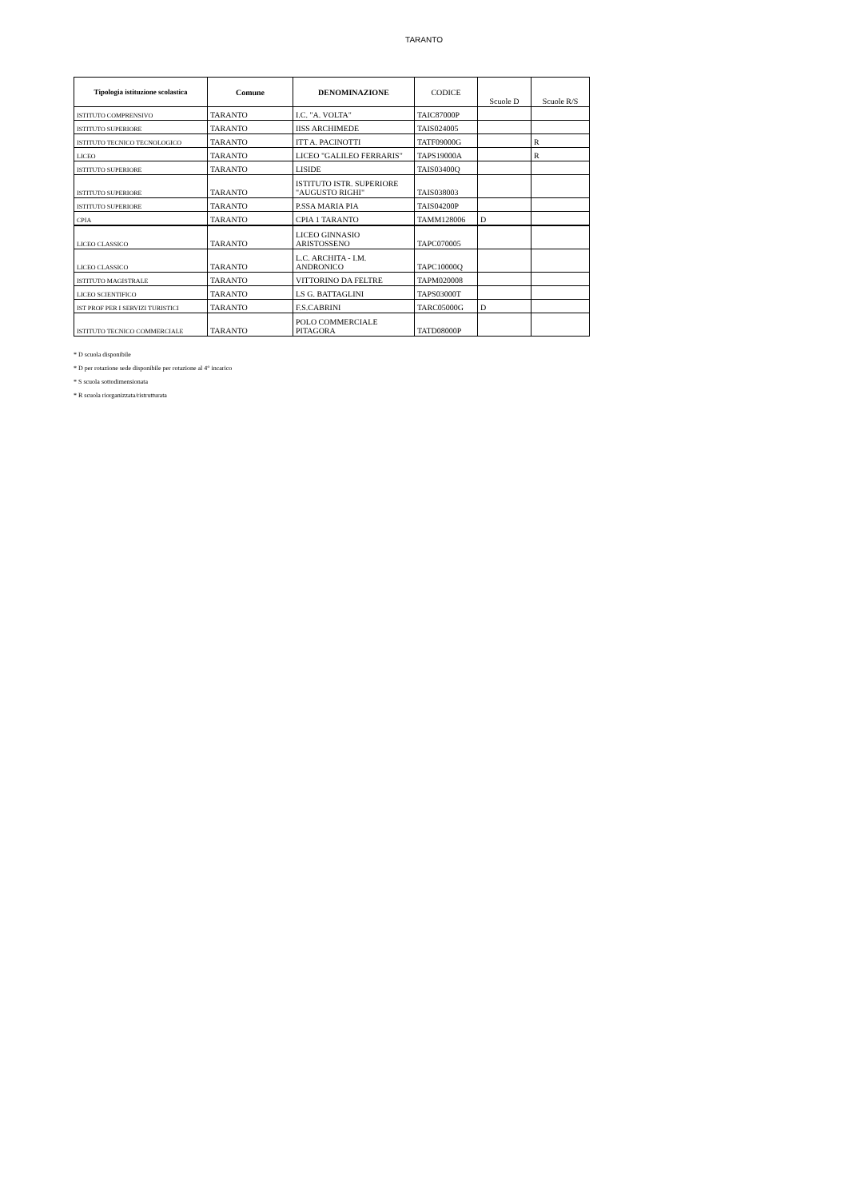TARANTO
| Tipologia istituzione scolastica | Comune | DENOMINAZIONE | CODICE | Scuole D | Scuole R/S |
| --- | --- | --- | --- | --- | --- |
| ISTITUTO COMPRENSIVO | TARANTO | I.C. "A. VOLTA" | TAIC87000P | | |
| ISTITUTO SUPERIORE | TARANTO | IISS ARCHIMEDE | TAIS024005 | | |
| ISTITUTO TECNICO TECNOLOGICO | TARANTO | ITT A. PACINOTTI | TATF09000G | | R |
| LICEO | TARANTO | LICEO "GALILEO FERRARIS" | TAPS19000A | | R |
| ISTITUTO SUPERIORE | TARANTO | LISIDE | TAIS03400Q | | |
| ISTITUTO SUPERIORE | TARANTO | ISTITUTO ISTR. SUPERIORE "AUGUSTO RIGHI" | TAIS038003 | | |
| ISTITUTO SUPERIORE | TARANTO | P.SSA MARIA PIA | TAIS04200P | | |
| CPIA | TARANTO | CPIA 1 TARANTO | TAMM128006 | D | |
| LICEO CLASSICO | TARANTO | LICEO GINNASIO ARISTOSSENO | TAPC070005 | | |
| LICEO CLASSICO | TARANTO | L.C. ARCHITA - I.M. ANDRONICO | TAPC10000Q | | |
| ISTITUTO MAGISTRALE | TARANTO | VITTORINO DA FELTRE | TAPM020008 | | |
| LICEO SCIENTIFICO | TARANTO | LS G. BATTAGLINI | TAPS03000T | | |
| IST PROF PER I SERVIZI TURISTICI | TARANTO | F.S.CABRINI | TARC05000G | D | |
| ISTITUTO TECNICO COMMERCIALE | TARANTO | POLO COMMERCIALE PITAGORA | TATD08000P | | |
* D scuola disponibile
* D per rotazione sede disponibile per rotazione al 4° incarico
* S scuola sottodimensionata
* R scuola riorganizzata/ristrutturata